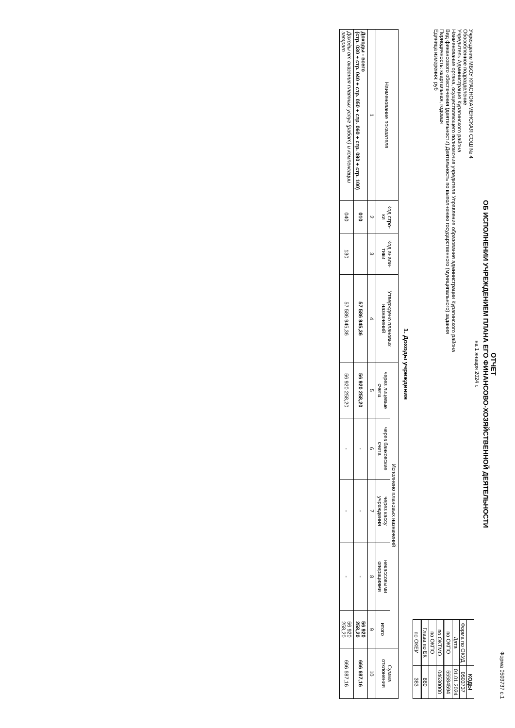Форма 0503737 с.1
ОТЧЕТ
ОБ ИСПОЛНЕНИИ УЧРЕЖДЕНИЕМ ПЛАНА ЕГО ФИНАНСОВО-ХОЗЯЙСТВЕННОЙ ДЕЯТЕЛЬНОСТИ
на 1 января 2024 г.
Учреждение МБОУ КРАСНОКАМЕНСКАЯ СОШ № 4
Обособленное подразделение
Учредитель Администрация Курагинского района
Наименование органа, осуществляющего полномочия учредителя Управление образования администрации Курагинского района
Вид финансового обеспечения (деятельности) Деятельность по выполнению государственного (муниципального) задания
Периодичность: квартальная, годовая
Единица измерения: руб
| | КОДЫ |
| Форма по ОКУД | 0503737 |
| Дата | 01.01.2024 |
| по ОКПО | 55584594 |
| по ОКТМО | 04630000 |
| по ОКПО | |
| Глава по БК | 880 |
| по ОКЕИ | 383 |
1. Доходы учреждения
| Наименование показателя | Код стро-ки | Код анали-тики | Утверждено плановых назначений | Исполнено плановых назначений | | | | | Сумма отклонения |
| --- | --- | --- | --- | --- | --- | --- | --- | --- | --- |
| | | | | через лицевые счета | через банковские счета | через кассу учреждения | некассовыми операциями | итого | |
| 1 | 2 | 3 | 4 | 5 | 6 | 7 | 8 | 9 | 10 |
| Доходы - всего (стр. 030 + стр. 040 + стр. 050 + стр. 060 + стр. 090 + стр. 100) | 010 | | 57 586 945,36 | 56 920 258,20 | - | - | - | 56 920 258,20 | 666 687,16 |
| Доходы от оказания платных услуг (работ) и компенсации затрат | 040 | 130 | 57 586 945,36 | 56 920 258,20 | - | - | - | 56 920 258,20 | 666 687,16 |